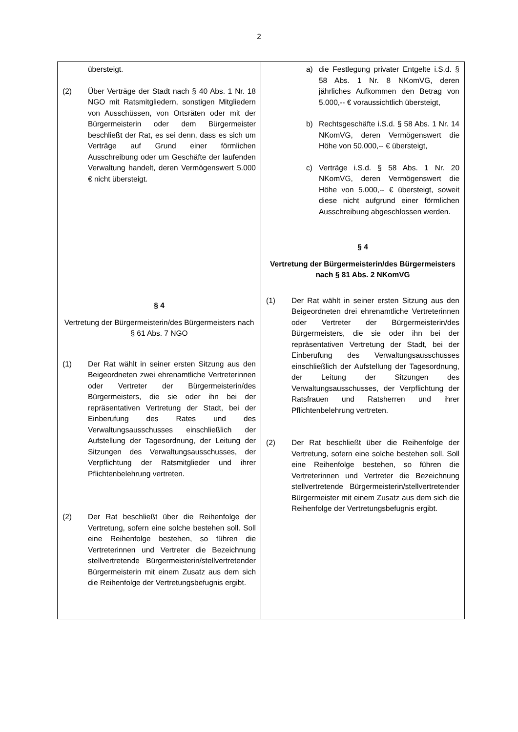2
| übersteigt. (2) Über Verträge der Stadt nach § 40 Abs. 1 Nr. 18 NGO mit Ratsmitgliedern, sonstigen Mitgliedern von Ausschüssen, von Ortsräten oder mit der Bürgermeisterin oder dem Bürgermeister beschließt der Rat, es sei denn, dass es sich um Verträge auf Grund einer förmlichen Ausschreibung oder um Geschäfte der laufenden Verwaltung handelt, deren Vermögenswert 5.000 € nicht übersteigt. § 4 Vertretung der Bürgermeisterin/des Bürgermeisters nach § 61 Abs. 7 NGO (1) Der Rat wählt in seiner ersten Sitzung aus den Beigeordneten zwei ehrenamtliche Vertreterinnen oder Vertreter der Bürgermeisterin/des Bürgermeisters, die sie oder ihn bei der repräsentativen Vertretung der Stadt, bei der Einberufung des Rates und des Verwaltungsausschusses einschließlich der Aufstellung der Tagesordnung, der Leitung der Sitzungen des Verwaltungsausschusses, der Verpflichtung der Ratsmitglieder und ihrer Pflichtenbelehrung vertreten. (2) Der Rat beschließt über die Reihenfolge der Vertretung, sofern eine solche bestehen soll. Soll eine Reihenfolge bestehen, so führen die Vertreterinnen und Vertreter die Bezeichnung stellvertretende Bürgermeisterin/stellvertretender Bürgermeisterin mit einem Zusatz aus dem sich die Reihenfolge der Vertretungsbefugnis ergibt. | a) die Festlegung privater Entgelte i.S.d. § 58 Abs. 1 Nr. 8 NKomVG, deren jährliches Aufkommen den Betrag von 5.000,-- € voraussichtlich übersteigt, b) Rechtsgeschäfte i.S.d. § 58 Abs. 1 Nr. 14 NKomVG, deren Vermögenswert die Höhe von 50.000,-- € übersteigt, c) Verträge i.S.d. § 58 Abs. 1 Nr. 20 NKomVG, deren Vermögenswert die Höhe von 5.000,-- € übersteigt, soweit diese nicht aufgrund einer förmlichen Ausschreibung abgeschlossen werden. § 4 Vertretung der Bürgermeisterin/des Bürgermeisters nach § 81 Abs. 2 NKomVG (1) Der Rat wählt in seiner ersten Sitzung aus den Beigeordneten drei ehrenamtliche Vertreterinnen oder Vertreter der Bürgermeisterin/des Bürgermeisters, die sie oder ihn bei der repräsentativen Vertretung der Stadt, bei der Einberufung des Verwaltungsausschusses einschließlich der Aufstellung der Tagesordnung, der Leitung der Sitzungen des Verwaltungsausschusses, der Verpflichtung der Ratsfrauen und Ratsherren und ihrer Pflichtenbelehrung vertreten. (2) Der Rat beschließt über die Reihenfolge der Vertretung, sofern eine solche bestehen soll. Soll eine Reihenfolge bestehen, so führen die Vertreterinnen und Vertreter die Bezeichnung stellvertretende Bürgermeisterin/stellvertretender Bürgermeister mit einem Zusatz aus dem sich die Reihenfolge der Vertretungsbefugnis ergibt. |